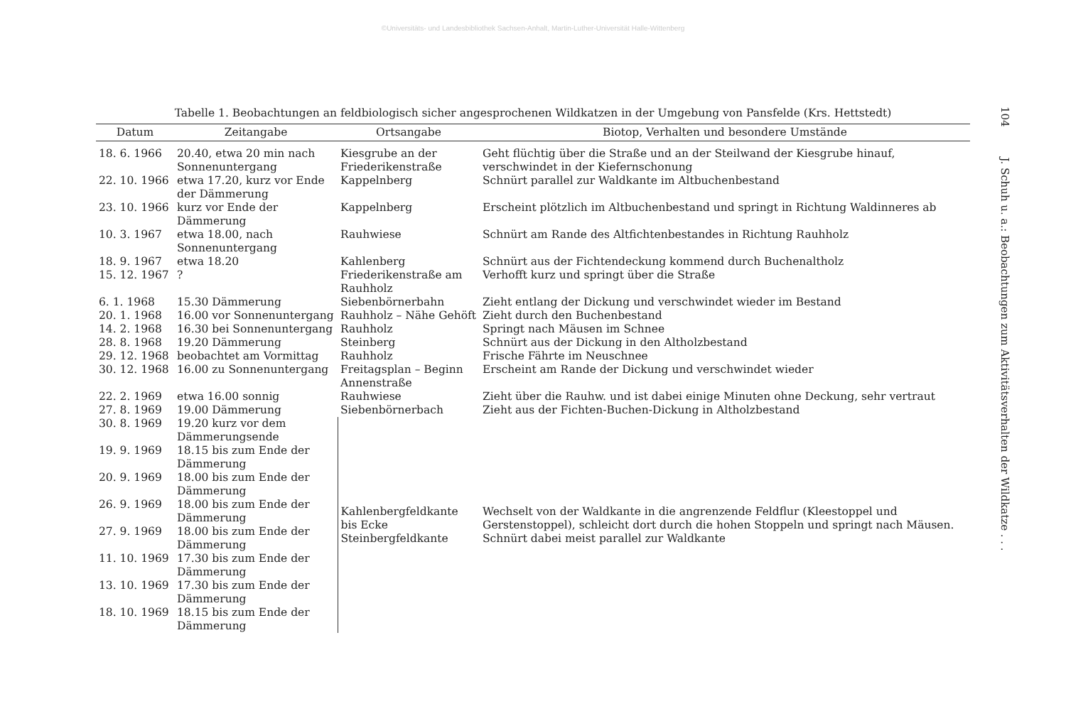©Universitäts- und Landesbibliothek Sachsen-Anhalt, Martin-Luther-Universität Halle-Wittenberg
Tabelle 1. Beobachtungen an feldbiologisch sicher angesprochenen Wildkatzen in der Umgebung von Pansfelde (Krs. Hettstedt)
| Datum | Zeitangabe | Ortsangabe | Biotop, Verhalten und besondere Umstände |
| --- | --- | --- | --- |
| 18. 6. 1966 | 20.40, etwa 20 min nach Sonnenuntergang | Kiesgrube an der Friederikenstraße | Geht flüchtig über die Straße und an der Steilwand der Kiesgrube hinauf, verschwindet in der Kiefernschonung |
| 22. 10. 1966 | etwa 17.20, kurz vor Ende der Dämmerung | Kappelnberg | Schnürt parallel zur Waldkante im Altbuchenbestand |
| 23. 10. 1966 | kurz vor Ende der Dämmerung | Kappelnberg | Erscheint plötzlich im Altbuchenbestand und springt in Richtung Waldinneres ab |
| 10. 3. 1967 | etwa 18.00, nach Sonnenuntergang | Rauhwiese | Schnürt am Rande des Altfichtenbestandes in Richtung Rauhholz |
| 18. 9. 1967 | etwa 18.20 | Kahlenberg | Schnürt aus der Fichtendeckung kommend durch Buchenaltholz |
| 15. 12. 1967 | ? | Friederikenstraße am Rauhholz | Verhofft kurz und springt über die Straße |
| 6. 1. 1968 | 15.30 Dämmerung | Siebenbörnerbahn | Zieht entlang der Dickung und verschwindet wieder im Bestand |
| 20. 1. 1968 | 16.00 vor Sonnenuntergang | Rauhholz – Nähe Gehöft | Zieht durch den Buchenbestand |
| 14. 2. 1968 | 16.30 bei Sonnenuntergang | Rauhholz | Springt nach Mäusen im Schnee |
| 28. 8. 1968 | 19.20 Dämmerung | Steinberg | Schnürt aus der Dickung in den Altholzbestand |
| 29. 12. 1968 | beobachtet am Vormittag | Rauhholz | Frische Fährte im Neuschnee |
| 30. 12. 1968 | 16.00 zu Sonnenuntergang | Freitagsplan – Beginn Annenstraße | Erscheint am Rande der Dickung und verschwindet wieder |
| 22. 2. 1969 | etwa 16.00 sonnig | Rauhwiese | Zieht über die Rauhw. und ist dabei einige Minuten ohne Deckung, sehr vertraut |
| 27. 8. 1969 | 19.00 Dämmerung | Siebenbörnerbach | Zieht aus der Fichten-Buchen-Dickung in Altholzbestand |
| 30. 8. 1969 | 19.20 kurz vor dem Dämmerungsende | Kahlenbergfeldkante bis Ecke Steinbergfeldkante | Wechselt von der Waldkante in die angrenzende Feldflur (Kleestoppel und Gerstenstoppel), schleicht dort durch die hohen Stoppeln und springt nach Mäusen. Schnürt dabei meist parallel zur Waldkante |
| 19. 9. 1969 | 18.15 bis zum Ende der Dämmerung | | |
| 20. 9. 1969 | 18.00 bis zum Ende der Dämmerung | | |
| 26. 9. 1969 | 18.00 bis zum Ende der Dämmerung | | |
| 27. 9. 1969 | 18.00 bis zum Ende der Dämmerung | | |
| 11. 10. 1969 | 17.30 bis zum Ende der Dämmerung | | |
| 13. 10. 1969 | 17.30 bis zum Ende der Dämmerung | | |
| 18. 10. 1969 | 18.15 bis zum Ende der Dämmerung | | |
104 J. Schuh u. a.: Beobachtungen zum Aktivitätsverhalten der Wildkatze . . .